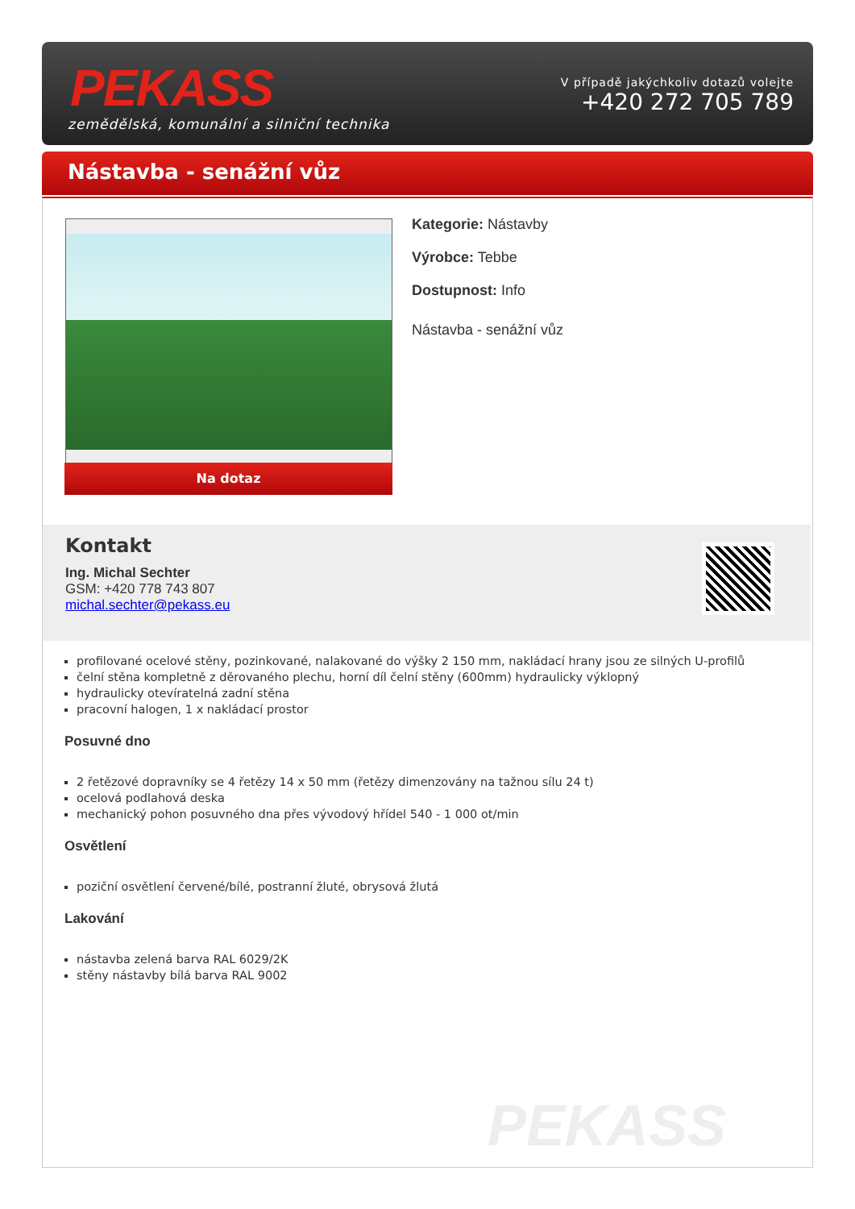PEKASS
zemědělská, komunální a silniční technika
V případě jakýchkoliv dotazů volejte
+420 272 705 789
Nástavba - senážní vůz
Na dotaz
Kategorie: Nástavby
Výrobce: Tebbe
Dostupnost: Info
Nástavba - senážní vůz
Kontakt
Ing. Michal Sechter
GSM: +420 778 743 807
michal.sechter@pekass.eu
profilované ocelové stěny, pozinkované, nalakované do výšky 2 150 mm, nakládací hrany jsou ze silných U-profilů
čelní stěna kompletně z děrovaného plechu, horní díl čelní stěny (600mm) hydraulicky výklopný
hydraulicky otevíratelná zadní stěna
pracovní halogen, 1 x nakládací prostor
Posuvné dno
2 řetězové dopravníky se 4 řetězy 14 x 50 mm (řetězy dimenzovány na tažnou sílu 24 t)
ocelová podlahová deska
mechanický pohon posuvného dna přes vývodový hřídel 540 - 1 000 ot/min
Osvětlení
poziční osvětlení červené/bílé, postranní žluté, obrysová žlutá
Lakování
nástavba zelená barva RAL 6029/2K
stěny nástavby bílá barva RAL 9002
PEKASS